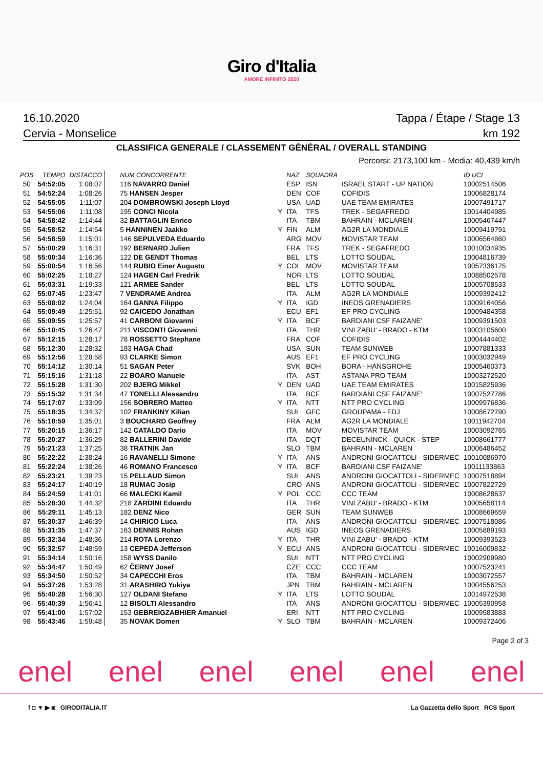Giro d'Italia
AMORE INFINITO 2020
16.10.2020 Tappa / Étape / Stage 13
Cervia - Monselice km 192
CLASSIFICA GENERALE / CLASSEMENT GÉNÉRAL / OVERALL STANDING
Percorsi: 2173,100 km - Media: 40,439 km/h
| POS | TEMPO | DISTACCO | NUM CONCORRENTE | | NAZ | SQUADRA | | ID UCI |
| --- | --- | --- | --- | --- | --- | --- | --- | --- |
| 50 | 54:52:05 | 1:08:07 | 116 NAVARRO Daniel | | ESP | ISN | ISRAEL START - UP NATION | 10002514506 |
| 51 | 54:52:24 | 1:08:26 | 75 HANSEN Jesper | | DEN | COF | COFIDIS | 10006828174 |
| 52 | 54:55:05 | 1:11:07 | 204 DOMBROWSKI Joseph Lloyd | | USA | UAD | UAE TEAM EMIRATES | 10007491717 |
| 53 | 54:55:06 | 1:11:08 | 195 CONCI Nicola | Y | ITA | TFS | TREK - SEGAFREDO | 10014404985 |
| 54 | 54:58:42 | 1:14:44 | 32 BATTAGLIN Enrico | | ITA | TBM | BAHRAIN - MCLAREN | 10005467447 |
| 55 | 54:58:52 | 1:14:54 | 5 HANNINEN Jaakko | Y | FIN | ALM | AG2R LA MONDIALE | 10009419791 |
| 56 | 54:58:59 | 1:15:01 | 146 SEPULVEDA Eduardo | | ARG | MOV | MOVISTAR TEAM | 10006564860 |
| 57 | 55:00:29 | 1:16:31 | 192 BERNARD Julien | | FRA | TFS | TREK - SEGAFREDO | 10010034935 |
| 58 | 55:00:34 | 1:16:36 | 122 DE GENDT Thomas | | BEL | LTS | LOTTO SOUDAL | 10004816739 |
| 59 | 55:00:54 | 1:16:56 | 144 RUBIO Einer Augusto | Y | COL | MOV | MOVISTAR TEAM | 10057336175 |
| 60 | 55:02:25 | 1:18:27 | 124 HAGEN Carl Fredrik | | NOR | LTS | LOTTO SOUDAL | 10088502578 |
| 61 | 55:03:31 | 1:19:33 | 121 ARMEE Sander | | BEL | LTS | LOTTO SOUDAL | 10005708533 |
| 62 | 55:07:45 | 1:23:47 | 7 VENDRAME Andrea | | ITA | ALM | AG2R LA MONDIALE | 10009392412 |
| 63 | 55:08:02 | 1:24:04 | 164 GANNA Filippo | Y | ITA | IGD | INEOS GRENADIERS | 10009164056 |
| 64 | 55:09:49 | 1:25:51 | 92 CAICEDO Jonathan | | ECU | EF1 | EF PRO CYCLING | 10009484358 |
| 65 | 55:09:55 | 1:25:57 | 41 CARBONI Giovanni | Y | ITA | BCF | BARDIANI CSF FAIZANE' | 10009391503 |
| 66 | 55:10:45 | 1:26:47 | 211 VISCONTI Giovanni | | ITA | THR | VINI ZABU' - BRADO - KTM | 10003105600 |
| 67 | 55:12:15 | 1:28:17 | 78 ROSSETTO Stephane | | FRA | COF | COFIDIS | 10004444402 |
| 68 | 55:12:30 | 1:28:32 | 183 HAGA Chad | | USA | SUN | TEAM SUNWEB | 10007881333 |
| 69 | 55:12:56 | 1:28:58 | 93 CLARKE Simon | | AUS | EF1 | EF PRO CYCLING | 10003032949 |
| 70 | 55:14:12 | 1:30:14 | 51 SAGAN Peter | | SVK | BOH | BORA - HANSGROHE | 10005460373 |
| 71 | 55:15:16 | 1:31:18 | 22 BOARO Manuele | | ITA | AST | ASTANA PRO TEAM | 10003272520 |
| 72 | 55:15:28 | 1:31:30 | 202 BJERG Mikkel | Y | DEN | UAD | UAE TEAM EMIRATES | 10015825936 |
| 73 | 55:15:32 | 1:31:34 | 47 TONELLI Alessandro | | ITA | BCF | BARDIANI CSF FAIZANE' | 10007527786 |
| 74 | 55:17:07 | 1:33:09 | 156 SOBRERO Matteo | Y | ITA | NTT | NTT PRO CYCLING | 10009976836 |
| 75 | 55:18:35 | 1:34:37 | 102 FRANKINY Kilian | | SUI | GFC | GROUPAMA - FDJ | 10008672790 |
| 76 | 55:18:59 | 1:35:01 | 3 BOUCHARD Geoffrey | | FRA | ALM | AG2R LA MONDIALE | 10011942704 |
| 77 | 55:20:15 | 1:36:17 | 142 CATALDO Dario | | ITA | MOV | MOVISTAR TEAM | 10003092765 |
| 78 | 55:20:27 | 1:36:29 | 82 BALLERINI Davide | | ITA | DQT | DECEUNINCK - QUICK - STEP | 10008661777 |
| 79 | 55:21:23 | 1:37:25 | 38 TRATNIK Jan | | SLO | TBM | BAHRAIN - MCLAREN | 10006486452 |
| 80 | 55:22:22 | 1:38:24 | 16 RAVANELLI Simone | Y | ITA | ANS | ANDRONI GIOCATTOLI - SIDERMEC | 10010086970 |
| 81 | 55:22:24 | 1:38:26 | 46 ROMANO Francesco | Y | ITA | BCF | BARDIANI CSF FAIZANE' | 10011133863 |
| 82 | 55:23:21 | 1:39:23 | 15 PELLAUD Simon | | SUI | ANS | ANDRONI GIOCATTOLI - SIDERMEC | 10007518894 |
| 83 | 55:24:17 | 1:40:19 | 18 RUMAC Josip | | CRO | ANS | ANDRONI GIOCATTOLI - SIDERMEC | 10007822729 |
| 84 | 55:24:59 | 1:41:01 | 66 MALECKI Kamil | Y | POL | CCC | CCC TEAM | 10008628637 |
| 85 | 55:28:30 | 1:44:32 | 218 ZARDINI Edoardo | | ITA | THR | VINI ZABU' - BRADO - KTM | 10005658114 |
| 86 | 55:29:11 | 1:45:13 | 182 DENZ Nico | | GER | SUN | TEAM SUNWEB | 10008669659 |
| 87 | 55:30:37 | 1:46:39 | 14 CHIRICO Luca | | ITA | ANS | ANDRONI GIOCATTOLI - SIDERMEC | 10007518086 |
| 88 | 55:31:35 | 1:47:37 | 163 DENNIS Rohan | | AUS | IGD | INEOS GRENADIERS | 10005889193 |
| 89 | 55:32:34 | 1:48:36 | 214 ROTA Lorenzo | Y | ITA | THR | VINI ZABU' - BRADO - KTM | 10009393523 |
| 90 | 55:32:57 | 1:48:59 | 13 CEPEDA Jefferson | Y | ECU | ANS | ANDRONI GIOCATTOLI - SIDERMEC | 10016009832 |
| 91 | 55:34:14 | 1:50:16 | 158 WYSS Danilo | | SUI | NTT | NTT PRO CYCLING | 10002909980 |
| 92 | 55:34:47 | 1:50:49 | 62 ČERNY Josef | | CZE | CCC | CCC TEAM | 10007523241 |
| 93 | 55:34:50 | 1:50:52 | 34 CAPECCHI Eros | | ITA | TBM | BAHRAIN - MCLAREN | 10003072557 |
| 94 | 55:37:26 | 1:53:28 | 31 ARASHIRO Yukiya | | JPN | TBM | BAHRAIN - MCLAREN | 10004556253 |
| 95 | 55:40:28 | 1:56:30 | 127 OLDANI Stefano | Y | ITA | LTS | LOTTO SOUDAL | 10014972538 |
| 96 | 55:40:39 | 1:56:41 | 12 BISOLTI Alessandro | | ITA | ANS | ANDRONI GIOCATTOLI - SIDERMEC | 10005390958 |
| 97 | 55:41:00 | 1:57:02 | 153 GEBREIGZABHIER Amanuel | | ERI | NTT | NTT PRO CYCLING | 10009583883 |
| 98 | 55:43:46 | 1:59:48 | 35 NOVAK Domen | Y | SLO | TBM | BAHRAIN - MCLAREN | 10009372406 |
Page 2 of 3
enel enel enel enel enel enel
f ◘ ▼ ▶ ◙ GIRODITALIA.IT La Gazzetta dello Sport RCS Sport